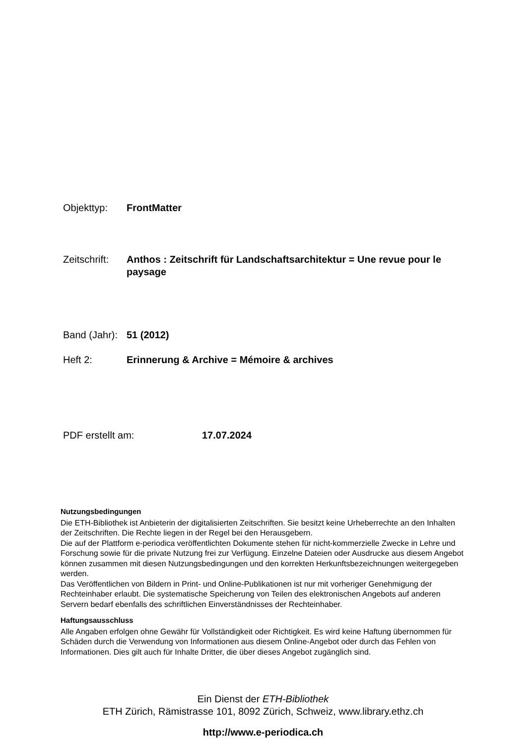Objekttyp: FrontMatter
Zeitschrift:
Anthos : Zeitschrift für Landschaftsarchitektur = Une revue pour le paysage
Band (Jahr):
51 (2012)
Heft 2: Erinnerung & Archive = Mémoire & archives
PDF erstellt am: 17.07.2024
Nutzungsbedingungen
Die ETH-Bibliothek ist Anbieterin der digitalisierten Zeitschriften. Sie besitzt keine Urheberrechte an den Inhalten der Zeitschriften. Die Rechte liegen in der Regel bei den Herausgebern.
Die auf der Plattform e-periodica veröffentlichten Dokumente stehen für nicht-kommerzielle Zwecke in Lehre und Forschung sowie für die private Nutzung frei zur Verfügung. Einzelne Dateien oder Ausdrucke aus diesem Angebot können zusammen mit diesen Nutzungsbedingungen und den korrekten Herkunftsbezeichnungen weitergegeben werden.
Das Veröffentlichen von Bildern in Print- und Online-Publikationen ist nur mit vorheriger Genehmigung der Rechteinhaber erlaubt. Die systematische Speicherung von Teilen des elektronischen Angebots auf anderen Servern bedarf ebenfalls des schriftlichen Einverständnisses der Rechteinhaber.
Haftungsausschluss
Alle Angaben erfolgen ohne Gewähr für Vollständigkeit oder Richtigkeit. Es wird keine Haftung übernommen für Schäden durch die Verwendung von Informationen aus diesem Online-Angebot oder durch das Fehlen von Informationen. Dies gilt auch für Inhalte Dritter, die über dieses Angebot zugänglich sind.
Ein Dienst der ETH-Bibliothek
ETH Zürich, Rämistrasse 101, 8092 Zürich, Schweiz, www.library.ethz.ch
http://www.e-periodica.ch